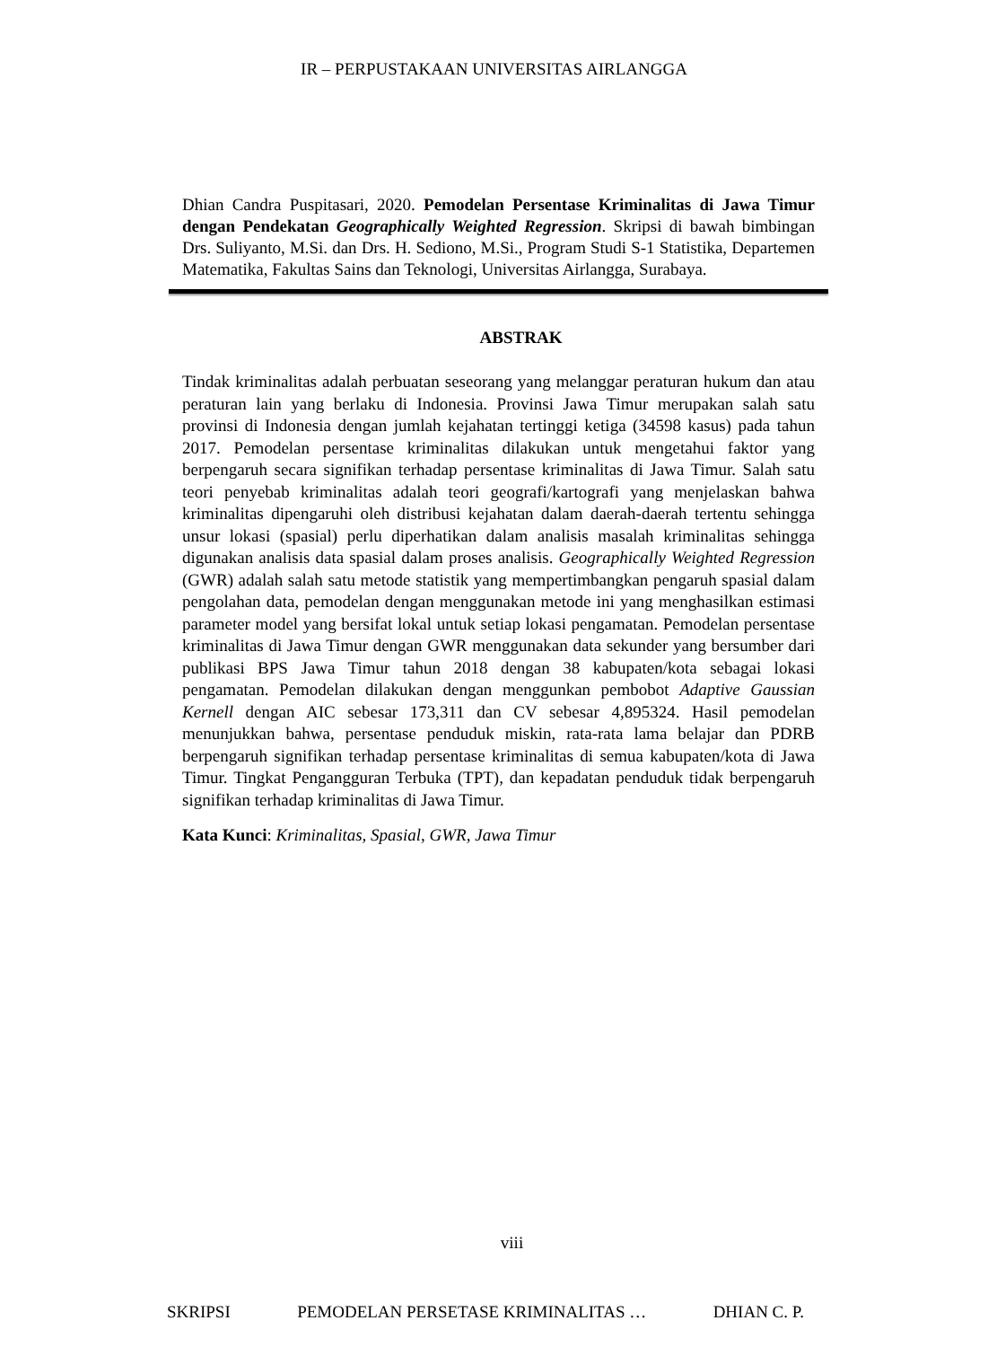IR – PERPUSTAKAAN UNIVERSITAS AIRLANGGA
Dhian Candra Puspitasari, 2020. Pemodelan Persentase Kriminalitas di Jawa Timur dengan Pendekatan Geographically Weighted Regression. Skripsi di bawah bimbingan Drs. Suliyanto, M.Si. dan Drs. H. Sediono, M.Si., Program Studi S-1 Statistika, Departemen Matematika, Fakultas Sains dan Teknologi, Universitas Airlangga, Surabaya.
ABSTRAK
Tindak kriminalitas adalah perbuatan seseorang yang melanggar peraturan hukum dan atau peraturan lain yang berlaku di Indonesia. Provinsi Jawa Timur merupakan salah satu provinsi di Indonesia dengan jumlah kejahatan tertinggi ketiga (34598 kasus) pada tahun 2017. Pemodelan persentase kriminalitas dilakukan untuk mengetahui faktor yang berpengaruh secara signifikan terhadap persentase kriminalitas di Jawa Timur. Salah satu teori penyebab kriminalitas adalah teori geografi/kartografi yang menjelaskan bahwa kriminalitas dipengaruhi oleh distribusi kejahatan dalam daerah-daerah tertentu sehingga unsur lokasi (spasial) perlu diperhatikan dalam analisis masalah kriminalitas sehingga digunakan analisis data spasial dalam proses analisis. Geographically Weighted Regression (GWR) adalah salah satu metode statistik yang mempertimbangkan pengaruh spasial dalam pengolahan data, pemodelan dengan menggunakan metode ini yang menghasilkan estimasi parameter model yang bersifat lokal untuk setiap lokasi pengamatan. Pemodelan persentase kriminalitas di Jawa Timur dengan GWR menggunakan data sekunder yang bersumber dari publikasi BPS Jawa Timur tahun 2018 dengan 38 kabupaten/kota sebagai lokasi pengamatan. Pemodelan dilakukan dengan menggunkan pembobot Adaptive Gaussian Kernell dengan AIC sebesar 173,311 dan CV sebesar 4,895324. Hasil pemodelan menunjukkan bahwa, persentase penduduk miskin, rata-rata lama belajar dan PDRB berpengaruh signifikan terhadap persentase kriminalitas di semua kabupaten/kota di Jawa Timur. Tingkat Pengangguran Terbuka (TPT), dan kepadatan penduduk tidak berpengaruh signifikan terhadap kriminalitas di Jawa Timur.
Kata Kunci: Kriminalitas, Spasial, GWR, Jawa Timur
viii
SKRIPSI PEMODELAN PERSETASE KRIMINALITAS … DHIAN C. P.